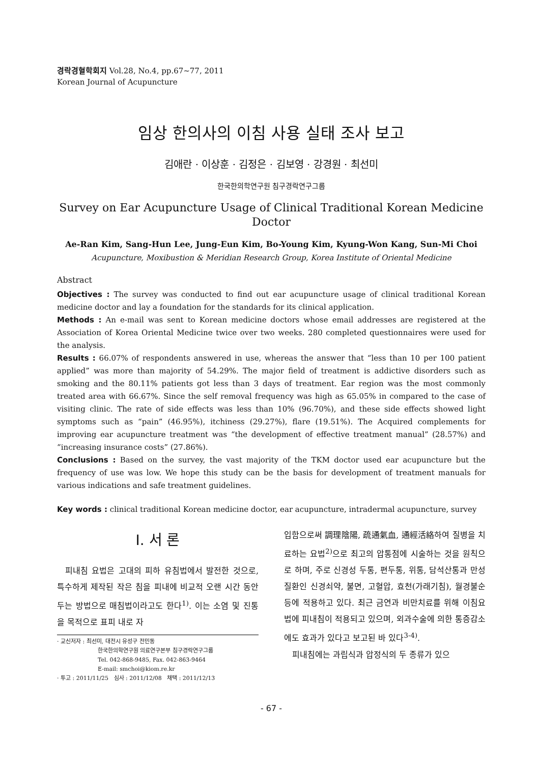경락경혈학회지 Vol.28, No.4, pp.67~77, 2011
Korean Journal of Acupuncture
임상 한의사의 이침 사용 실태 조사 보고
김애란 · 이상훈 · 김정은 · 김보영 · 강경원 · 최선미
한국한의학연구원 침구경락연구그룹
Survey on Ear Acupuncture Usage of Clinical Traditional Korean Medicine Doctor
Ae-Ran Kim, Sang-Hun Lee, Jung-Eun Kim, Bo-Young Kim, Kyung-Won Kang, Sun-Mi Choi
Acupuncture, Moxibustion & Meridian Research Group, Korea Institute of Oriental Medicine
Abstract
Objectives : The survey was conducted to find out ear acupuncture usage of clinical traditional Korean medicine doctor and lay a foundation for the standards for its clinical application.
Methods : An e-mail was sent to Korean medicine doctors whose email addresses are registered at the Association of Korea Oriental Medicine twice over two weeks. 280 completed questionnaires were used for the analysis.
Results : 66.07% of respondents answered in use, whereas the answer that “less than 10 per 100 patient applied” was more than majority of 54.29%. The major field of treatment is addictive disorders such as smoking and the 80.11% patients got less than 3 days of treatment. Ear region was the most commonly treated area with 66.67%. Since the self removal frequency was high as 65.05% in compared to the case of visiting clinic. The rate of side effects was less than 10% (96.70%), and these side effects showed light symptoms such as “pain” (46.95%), itchiness (29.27%), flare (19.51%). The Acquired complements for improving ear acupuncture treatment was “the development of effective treatment manual” (28.57%) and “increasing insurance costs” (27.86%).
Conclusions : Based on the survey, the vast majority of the TKM doctor used ear acupuncture but the frequency of use was low. We hope this study can be the basis for development of treatment manuals for various indications and safe treatment guidelines.
Key words : clinical traditional Korean medicine doctor, ear acupuncture, intradermal acupuncture, survey
Ⅰ. 서 론
피내침 요법은 고대의 피하 유침법에서 발전한 것으로, 특수하게 제작된 작은 침을 피내에 비교적 오랜 시간 동안 두는 방법으로 매침법이라고도 한다<sup>1)</sup>. 이는 소염 및 진통을 목적으로 표피 내로 자
· 교신저자 : 최선미, 대전시 유성구 전민동
한국한의학연구원 의료연구본부 침구경락연구그룹
Tel. 042-868-9485, Fax. 042-863-9464
E-mail: smchoi@kiom.re.kr
· 투고 : 2011/11/25 심사 : 2011/12/08 채택 : 2011/12/13
입함으로써 調理陰陽, 疏通氣血, 通經活絡하여 질병을 치료하는 요법<sup>2)</sup>으로 최고의 압통점에 시술하는 것을 원칙으로 하며, 주로 신경성 두통, 편두통, 위통, 담석산통과 만성질환인 신경쇠약, 불면, 고혈압, 효천(가래기침), 월경불순 등에 적용하고 있다. 최근 금연과 비만치료를 위해 이침요법에 피내침이 적용되고 있으며, 외과수술에 의한 통증감소에도 효과가 있다고 보고된 바 있다<sup>3-4)</sup>.
피내침에는 과립식과 압정식의 두 종류가 있으
- 67 -